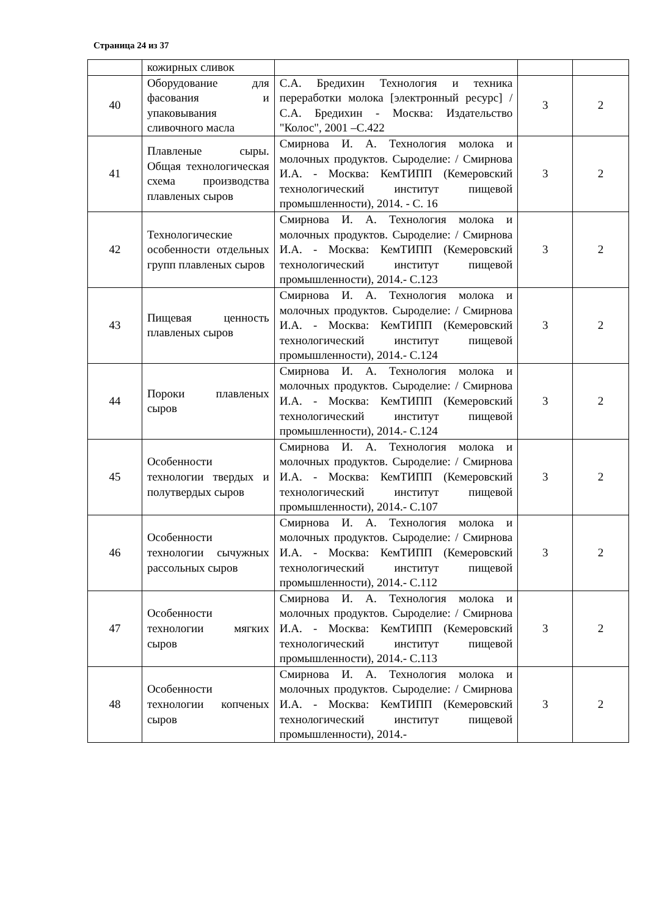Страница 24 из 37
| | кожирных сливок | | | |
| 40 | Оборудование для фасования и упаковывания сливочного масла | С.А. Бредихин Технология и техника переработки молока [электронный ресурс] / С.А. Бредихин - Москва: Издательство "Колос", 2001 –С.422 | 3 | 2 |
| 41 | Плавленые сыры. Общая технологическая схема производства плавленых сыров | Смирнова И. А. Технология молока и молочных продуктов. Сыроделие: / Смирнова И.А. - Москва: КемТИПП (Кемеровский технологический институт пищевой промышленности), 2014. - С. 16 | 3 | 2 |
| 42 | Технологические особенности отдельных групп плавленых сыров | Смирнова И. А. Технология молока и молочных продуктов. Сыроделие: / Смирнова И.А. - Москва: КемТИПП (Кемеровский технологический институт пищевой промышленности), 2014.- С.123 | 3 | 2 |
| 43 | Пищевая ценность плавленых сыров | Смирнова И. А. Технология молока и молочных продуктов. Сыроделие: / Смирнова И.А. - Москва: КемТИПП (Кемеровский технологический институт пищевой промышленности), 2014.- С.124 | 3 | 2 |
| 44 | Пороки плавленых сыров | Смирнова И. А. Технология молока и молочных продуктов. Сыроделие: / Смирнова И.А. - Москва: КемТИПП (Кемеровский технологический институт пищевой промышленности), 2014.- С.124 | 3 | 2 |
| 45 | Особенности технологии твердых и полутвердых сыров | Смирнова И. А. Технология молока и молочных продуктов. Сыроделие: / Смирнова И.А. - Москва: КемТИПП (Кемеровский технологический институт пищевой промышленности), 2014.- С.107 | 3 | 2 |
| 46 | Особенности технологии сычужных рассольных сыров | Смирнова И. А. Технология молока и молочных продуктов. Сыроделие: / Смирнова И.А. - Москва: КемТИПП (Кемеровский технологический институт пищевой промышленности), 2014.- С.112 | 3 | 2 |
| 47 | Особенности технологии мягких сыров | Смирнова И. А. Технология молока и молочных продуктов. Сыроделие: / Смирнова И.А. - Москва: КемТИПП (Кемеровский технологический институт пищевой промышленности), 2014.- С.113 | 3 | 2 |
| 48 | Особенности технологии копченых сыров | Смирнова И. А. Технология молока и молочных продуктов. Сыроделие: / Смирнова И.А. - Москва: КемТИПП (Кемеровский технологический институт пищевой промышленности), 2014.- | 3 | 2 |